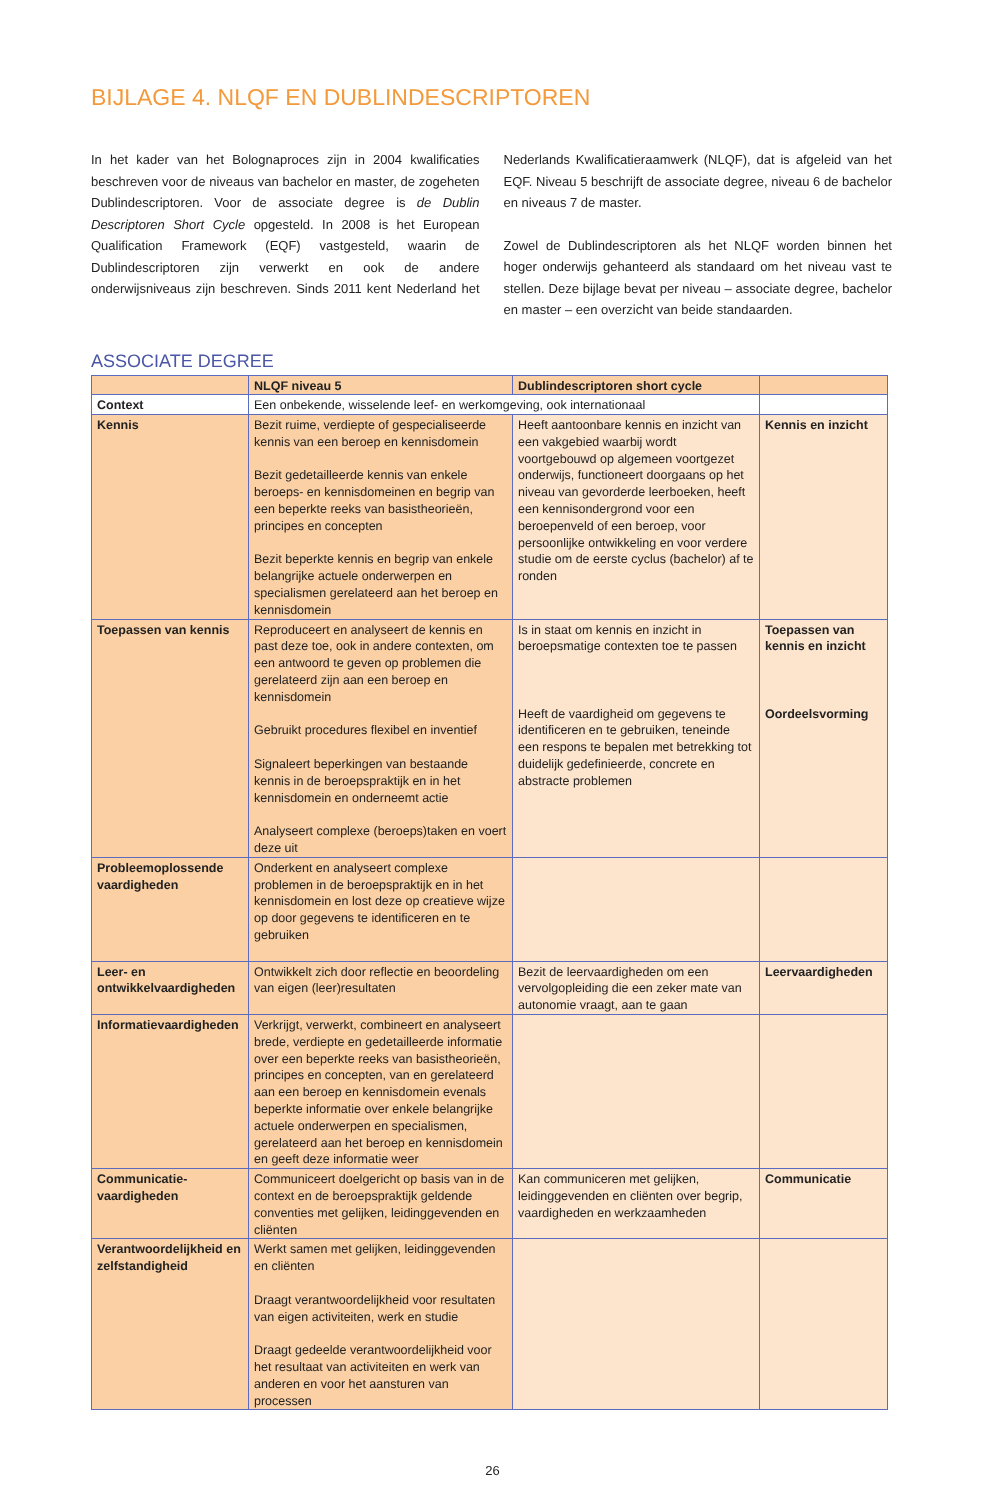BIJLAGE 4. NLQF EN DUBLINDESCRIPTOREN
In het kader van het Bolognaproces zijn in 2004 kwalificaties beschreven voor de niveaus van bachelor en master, de zogeheten Dublindescriptoren. Voor de associate degree is de Dublin Descriptoren Short Cycle opgesteld. In 2008 is het European Qualification Framework (EQF) vastgesteld, waarin de Dublindescriptoren zijn verwerkt en ook de andere onderwijsniveaus zijn beschreven. Sinds 2011 kent Nederland het Nederlands Kwalificatieraamwerk (NLQF), dat is afgeleid van het EQF. Niveau 5 beschrijft de associate degree, niveau 6 de bachelor en niveaus 7 de master.
Zowel de Dublindescriptoren als het NLQF worden binnen het hoger onderwijs gehanteerd als standaard om het niveau vast te stellen. Deze bijlage bevat per niveau – associate degree, bachelor en master – een overzicht van beide standaarden.
ASSOCIATE DEGREE
| | NLQF niveau 5 | Dublindescriptoren short cycle | |
| --- | --- | --- | --- |
| Context | Een onbekende, wisselende leef- en werkomgeving, ook internationaal | | |
| Kennis | Bezit ruime, verdiepte of gespecialiseerde kennis van een beroep en kennisdomein Bezit gedetailleerde kennis van enkele beroeps- en kennisdomeinen en begrip van een beperkte reeks van basistheorieën, principes en concepten Bezit beperkte kennis en begrip van enkele belangrijke actuele onderwerpen en specialismen gerelateerd aan het beroep en kennisdomein | Heeft aantoonbare kennis en inzicht van een vakgebied waarbij wordt voortgebouwd op algemeen voortgezet onderwijs, functioneert doorgaans op het niveau van gevorderde leerboeken, heeft een kennisondergrond voor een beroepenveld of een beroep, voor persoonlijke ontwikkeling en voor verdere studie om de eerste cyclus (bachelor) af te ronden | Kennis en inzicht |
| Toepassen van kennis | Reproduceert en analyseert de kennis en past deze toe, ook in andere contexten, om een antwoord te geven op problemen die gerelateerd zijn aan een beroep en kennisdomein Gebruikt procedures flexibel en inventief Signaleert beperkingen van bestaande kennis in de beroepspraktijk en in het kennisdomein en onderneemt actie Analyseert complexe (beroeps)taken en voert deze uit | Is in staat om kennis en inzicht in beroepsmatige contexten toe te passen Heeft de vaardigheid om gegevens te identificeren en te gebruiken, teneinde een respons te bepalen met betrekking tot duidelijk gedefinieerde, concrete en abstracte problemen | Toepassen van kennis en inzicht Oordeelsvorming |
| Probleemoplossende vaardigheden | Onderkent en analyseert complexe problemen in de beroepspraktijk en in het kennisdomein en lost deze op creatieve wijze op door gegevens te identificeren en te gebruiken | | |
| Leer- en ontwikkelvaardigheden | Ontwikkelt zich door reflectie en beoordeling van eigen (leer)resultaten | Bezit de leervaardigheden om een vervolgopleiding die een zeker mate van autonomie vraagt, aan te gaan | Leervaardigheden |
| Informatievaardigheden | Verkrijgt, verwerkt, combineert en analyseert brede, verdiepte en gedetailleerde informatie over een beperkte reeks van basistheorieën, principes en concepten, van en gerelateerd aan een beroep en kennisdomein evenals beperkte informatie over enkele belangrijke actuele onderwerpen en specialismen, gerelateerd aan het beroep en kennisdomein en geeft deze informatie weer | | |
| Communicatie-vaardigheden | Communiceert doelgericht op basis van in de context en de beroepspraktijk geldende conventies met gelijken, leidinggevenden en cliënten | Kan communiceren met gelijken, leidinggevenden en cliënten over begrip, vaardigheden en werkzaamheden | Communicatie |
| Verantwoordelijkheid en zelfstandigheid | Werkt samen met gelijken, leidinggevenden en cliënten Draagt verantwoordelijkheid voor resultaten van eigen activiteiten, werk en studie Draagt gedeelde verantwoordelijkheid voor het resultaat van activiteiten en werk van anderen en voor het aansturen van processen | | |
26